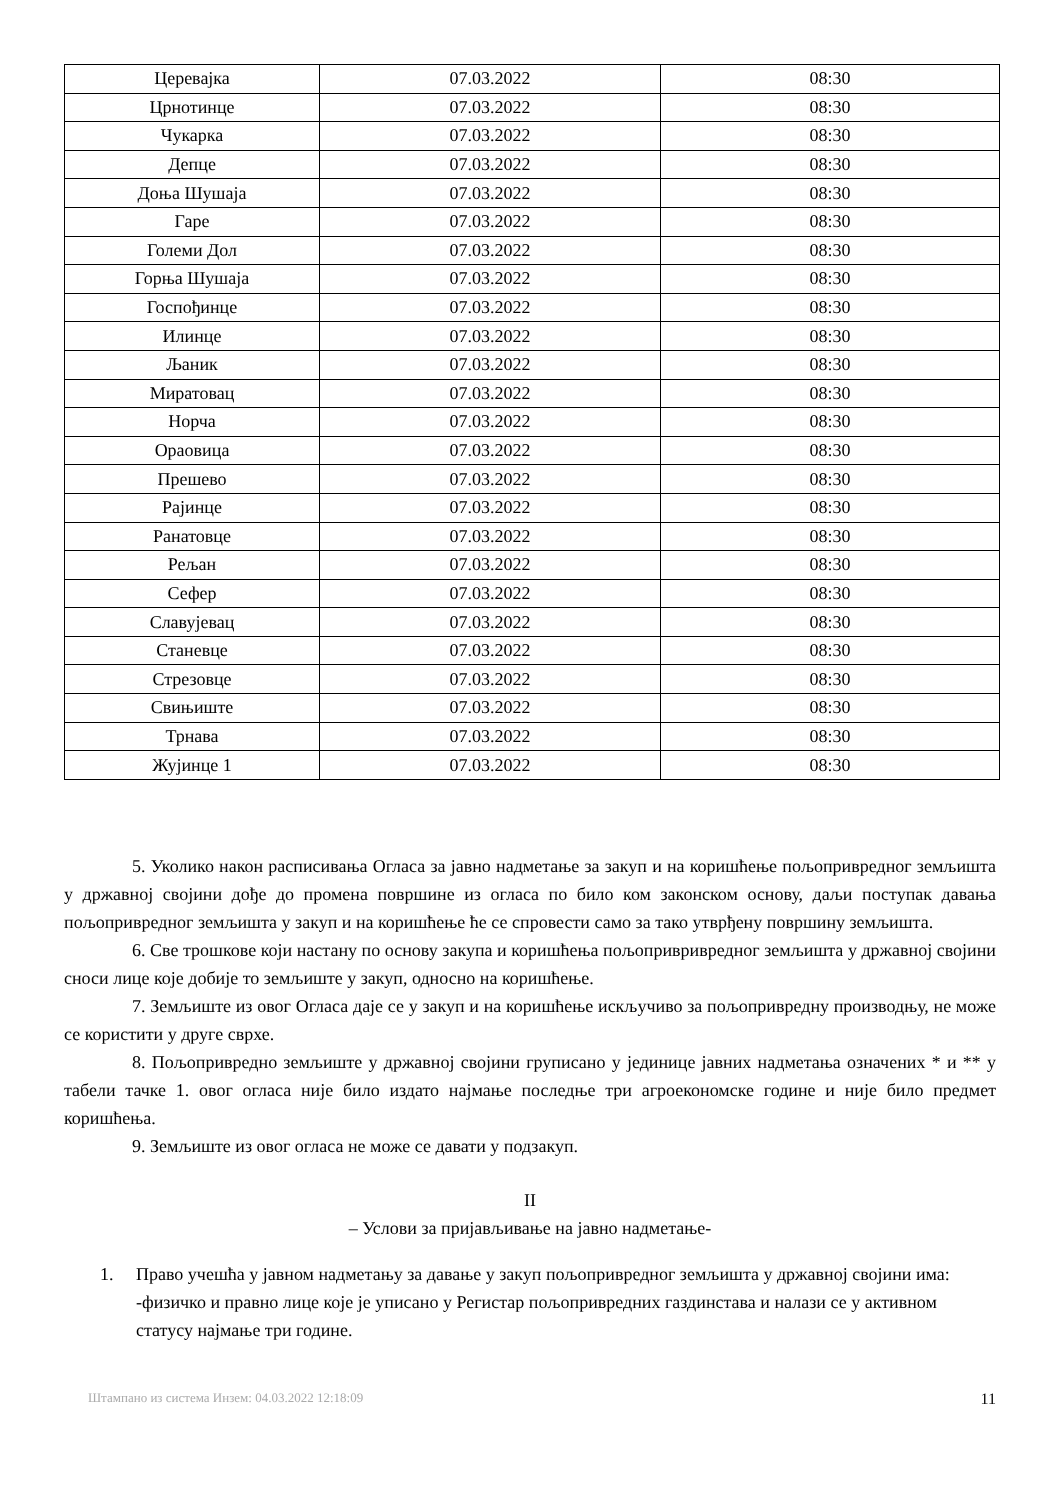| Церевајка | 07.03.2022 | 08:30 |
| Црнотинце | 07.03.2022 | 08:30 |
| Чукарка | 07.03.2022 | 08:30 |
| Депце | 07.03.2022 | 08:30 |
| Доња Шушаја | 07.03.2022 | 08:30 |
| Гаре | 07.03.2022 | 08:30 |
| Големи Дол | 07.03.2022 | 08:30 |
| Горња Шушаја | 07.03.2022 | 08:30 |
| Госпођинце | 07.03.2022 | 08:30 |
| Илинце | 07.03.2022 | 08:30 |
| Љаник | 07.03.2022 | 08:30 |
| Миратовац | 07.03.2022 | 08:30 |
| Норча | 07.03.2022 | 08:30 |
| Ораовица | 07.03.2022 | 08:30 |
| Прешево | 07.03.2022 | 08:30 |
| Рајинце | 07.03.2022 | 08:30 |
| Ранатовце | 07.03.2022 | 08:30 |
| Рељан | 07.03.2022 | 08:30 |
| Сефер | 07.03.2022 | 08:30 |
| Славујевац | 07.03.2022 | 08:30 |
| Станевце | 07.03.2022 | 08:30 |
| Стрезовце | 07.03.2022 | 08:30 |
| Свињиште | 07.03.2022 | 08:30 |
| Трнава | 07.03.2022 | 08:30 |
| Жујинце 1 | 07.03.2022 | 08:30 |
5. Уколико након расписивања Огласа за јавно надметање за закуп и на коришћење пољопривредног земљишта у државној својини дође до промена површине из огласа по било ком законском основу, даљи поступак давања пољопривредног земљишта у закуп и на коришћење ће се спровести само за тако утврђену површину земљишта.
6. Све трошкове који настану по основу закупа и коришћења пољопривривредног земљишта у државној својини сноси лице које добије то земљиште у закуп, односно на коришћење.
7. Земљиште из овог Огласа даје се у закуп и на коришћење искључиво за пољопривредну производњу, не може се користити у друге сврхе.
8. Пољопривредно земљиште у државној својини груписано у јединице јавних надметања означених * и ** у табели тачке 1. овог огласа није било издато најмање последње три агроекономске године и није било предмет коришћења.
9. Земљиште из овог огласа не може се давати у подзакуп.
II
– Услови за пријављивање на јавно надметање-
1. Право учешћа у јавном надметању за давање у закуп пољопривредног земљишта у државној својини има:
-физичко и правно лице које је уписано у Регистар пољопривредних газдинстава и налази се у активном статусу најмање три године.
Штампано из система Инзем: 04.03.2022 12:18:09 11